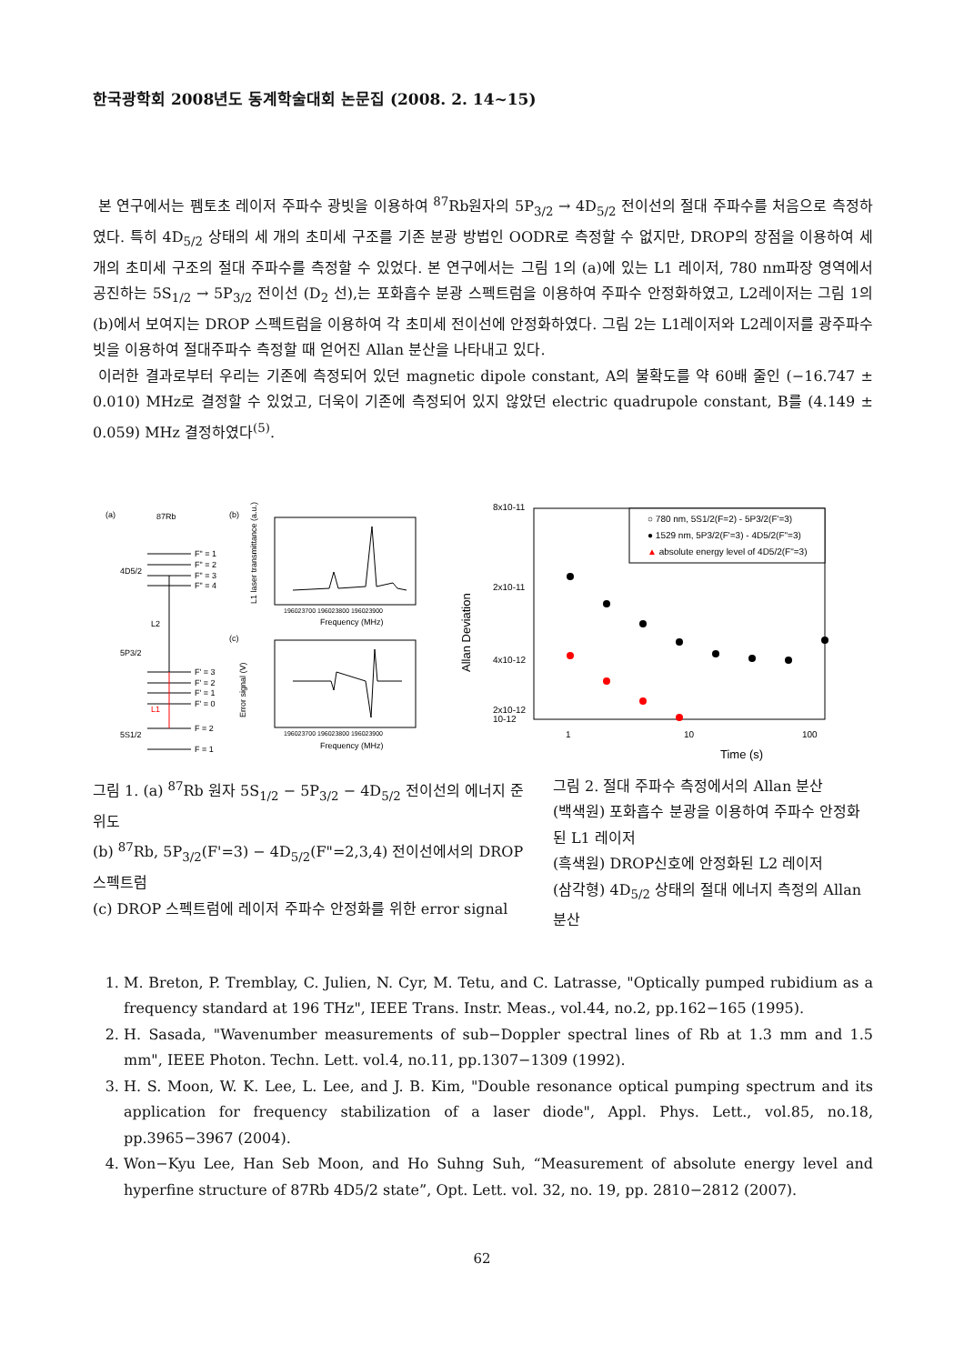한국광학회 2008년도 동계학술대회 논문집 (2008. 2. 14~15)
본 연구에서는 펨토초 레이저 주파수 광빗을 이용하여 <sup>87</sup>Rb원자의 5P<sub>3/2</sub> → 4D<sub>5/2</sub> 전이선의 절대 주파수를 처음으로 측정하였다. 특히 4D<sub>5/2</sub> 상태의 세 개의 초미세 구조를 기존 분광 방법인 OODR로 측정할 수 없지만, DROP의 장점을 이용하여 세 개의 초미세 구조의 절대 주파수를 측정할 수 있었다. 본 연구에서는 그림 1의 (a)에 있는 L1 레이저, 780 nm파장 영역에서 공진하는 5S<sub>1/2</sub> → 5P<sub>3/2</sub> 전이선 (D<sub>2</sub> 선),는 포화흡수 분광 스펙트럼을 이용하여 주파수 안정화하였고, L2레이저는 그림 1의 (b)에서 보여지는 DROP 스펙트럼을 이용하여 각 초미세 전이선에 안정화하였다. 그림 2는 L1레이저와 L2레이저를 광주파수 빗을 이용하여 절대주파수 측정할 때 얻어진 Allan 분산을 나타내고 있다.
이러한 결과로부터 우리는 기존에 측정되어 있던 magnetic dipole constant, A의 불확도를 약 60배 줄인 (−16.747 ± 0.010) MHz로 결정할 수 있었고, 더욱이 기존에 측정되어 있지 않았던 electric quadrupole constant, B를 (4.149 ± 0.059) MHz 결정하였다<sup>(5)</sup>.
(a)
87Rb
4D5/2
5P3/2
5S1/2
F" = 1
F" = 2
F" = 3
F" = 4
F' = 3
F' = 2
F' = 1
F' = 0
F = 2
F = 1
L2
L1
(b)
(c)
196023700 196023800 196023900
Frequency (MHz)
196023700 196023800 196023900
Frequency (MHz)
L1 laser transmittance (a.u.)
Error signal (V)
○ 780 nm, 5S1/2(F=2) - 5P3/2(F'=3)
● 1529 nm, 5P3/2(F'=3) - 4D5/2(F"=3)
▲ absolute energy level of 4D5/2(F"=3)
8x10-11
2x10-11
4x10-12
2x10-12
10-12
1
10
100
Time (s)
Allan Deviation
그림 1. (a) <sup>87</sup>Rb 원자 5S<sub>1/2</sub> − 5P<sub>3/2</sub> − 4D<sub>5/2</sub> 전이선의 에너지 준위도
(b) <sup>87</sup>Rb, 5P<sub>3/2</sub>(F'=3) − 4D<sub>5/2</sub>(F"=2,3,4) 전이선에서의 DROP 스펙트럼
(c) DROP 스펙트럼에 레이저 주파수 안정화를 위한 error signal
그림 2. 절대 주파수 측정에서의 Allan 분산
(백색원) 포화흡수 분광을 이용하여 주파수 안정화된 L1 레이저
(흑색원) DROP신호에 안정화된 L2 레이저
(삼각형) 4D<sub>5/2</sub> 상태의 절대 에너지 측정의 Allan 분산
1. M. Breton, P. Tremblay, C. Julien, N. Cyr, M. Tetu, and C. Latrasse, "Optically pumped rubidium as a frequency standard at 196 THz", IEEE Trans. Instr. Meas., vol.44, no.2, pp.162−165 (1995).
2. H. Sasada, "Wavenumber measurements of sub−Doppler spectral lines of Rb at 1.3 mm and 1.5 mm", IEEE Photon. Techn. Lett. vol.4, no.11, pp.1307−1309 (1992).
3. H. S. Moon, W. K. Lee, L. Lee, and J. B. Kim, "Double resonance optical pumping spectrum and its application for frequency stabilization of a laser diode", Appl. Phys. Lett., vol.85, no.18, pp.3965−3967 (2004).
4. Won−Kyu Lee, Han Seb Moon, and Ho Suhng Suh, “Measurement of absolute energy level and hyperfine structure of 87Rb 4D5/2 state”, Opt. Lett. vol. 32, no. 19, pp. 2810−2812 (2007).
62